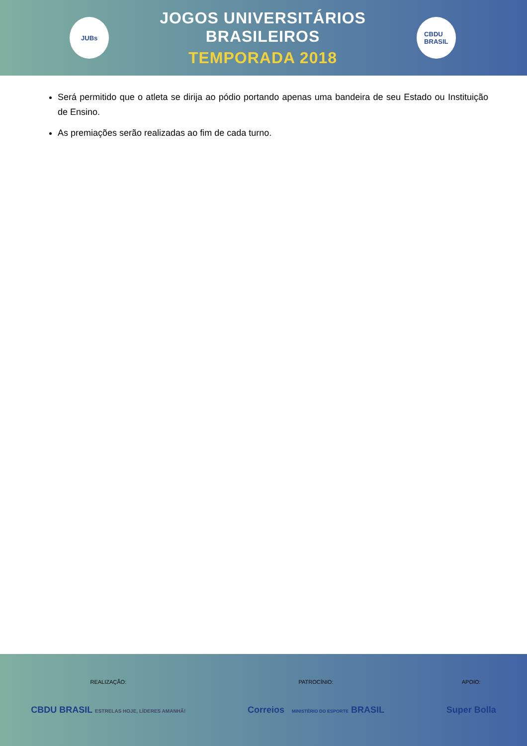JUBs
JOGOS UNIVERSITÁRIOS BRASILEIROS
TEMPORADA 2018
CBDU
BRASIL
Será permitido que o atleta se dirija ao pódio portando apenas uma bandeira de seu Estado ou Instituição de Ensino.
As premiações serão realizadas ao fim de cada turno.
REALIZAÇÃO:
CBDU BRASIL ESTRELAS HOJE, LÍDERES AMANHÃ!
PATROCÍNIO:
Correios MINISTÉRIO DO ESPORTE BRASIL
APOIO:
Super Bolla